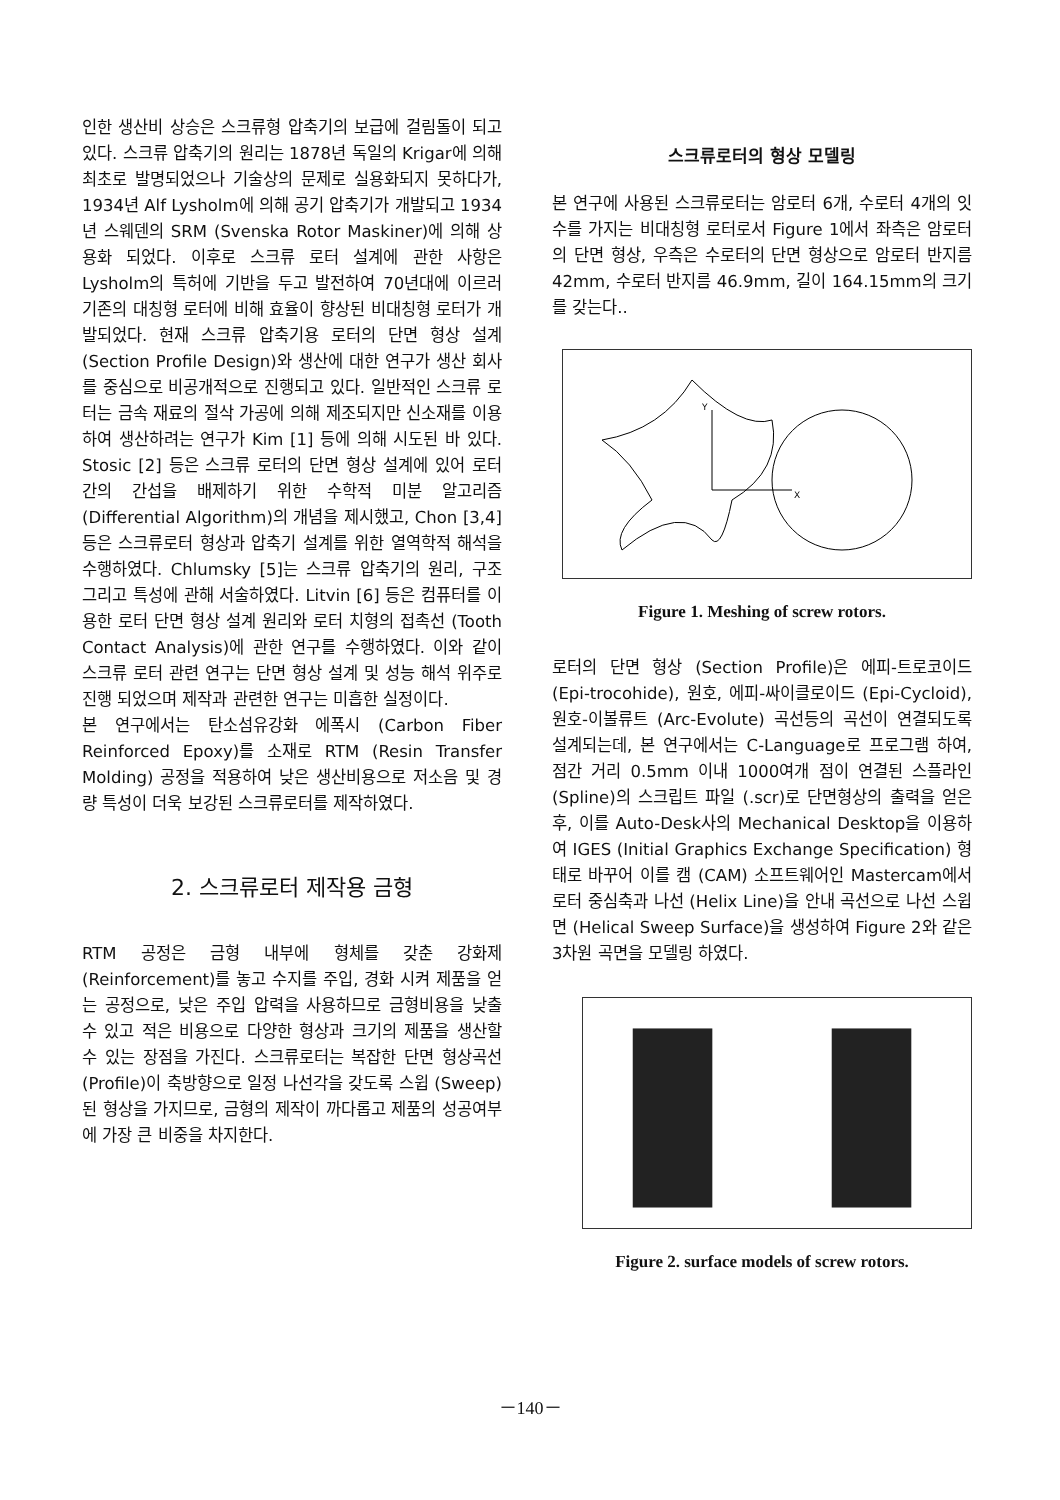인한 생산비 상승은 스크류형 압축기의 보급에 걸림돌이 되고 있다. 스크류 압축기의 원리는 1878년 독일의 Krigar에 의해 최초로 발명되었으나 기술상의 문제로 실용화되지 못하다가, 1934년 Alf Lysholm에 의해 공기 압축기가 개발되고 1934년 스웨덴의 SRM (Svenska Rotor Maskiner)에 의해 상용화 되었다. 이후로 스크류 로터 설계에 관한 사항은 Lysholm의 특허에 기반을 두고 발전하여 70년대에 이르러 기존의 대칭형 로터에 비해 효율이 향상된 비대칭형 로터가 개발되었다. 현재 스크류 압축기용 로터의 단면 형상 설계 (Section Profile Design)와 생산에 대한 연구가 생산 회사를 중심으로 비공개적으로 진행되고 있다. 일반적인 스크류 로터는 금속 재료의 절삭 가공에 의해 제조되지만 신소재를 이용하여 생산하려는 연구가 Kim [1] 등에 의해 시도된 바 있다. Stosic [2] 등은 스크류 로터의 단면 형상 설계에 있어 로터 간의 간섭을 배제하기 위한 수학적 미분 알고리즘 (Differential Algorithm)의 개념을 제시했고, Chon [3,4] 등은 스크류로터 형상과 압축기 설계를 위한 열역학적 해석을 수행하였다. Chlumsky [5]는 스크류 압축기의 원리, 구조 그리고 특성에 관해 서술하였다. Litvin [6] 등은 컴퓨터를 이용한 로터 단면 형상 설계 원리와 로터 치형의 접촉선 (Tooth Contact Analysis)에 관한 연구를 수행하였다. 이와 같이 스크류 로터 관련 연구는 단면 형상 설계 및 성능 해석 위주로 진행 되었으며 제작과 관련한 연구는 미흡한 실정이다.
본 연구에서는 탄소섬유강화 에폭시 (Carbon Fiber Reinforced Epoxy)를 소재로 RTM (Resin Transfer Molding) 공정을 적용하여 낮은 생산비용으로 저소음 및 경량 특성이 더욱 보강된 스크류로터를 제작하였다.
2. 스크류로터 제작용 금형
RTM 공정은 금형 내부에 형체를 갖춘 강화제 (Reinforcement)를 놓고 수지를 주입, 경화 시켜 제품을 얻는 공정으로, 낮은 주입 압력을 사용하므로 금형비용을 낮출 수 있고 적은 비용으로 다양한 형상과 크기의 제품을 생산할 수 있는 장점을 가진다. 스크류로터는 복잡한 단면 형상곡선 (Profile)이 축방향으로 일정 나선각을 갖도록 스윕 (Sweep) 된 형상을 가지므로, 금형의 제작이 까다롭고 제품의 성공여부에 가장 큰 비중을 차지한다.
스크류로터의 형상 모델링
본 연구에 사용된 스크류로터는 암로터 6개, 수로터 4개의 잇수를 가지는 비대칭형 로터로서 Figure 1에서 좌측은 암로터의 단면 형상, 우측은 수로터의 단면 형상으로 암로터 반지름 42mm, 수로터 반지름 46.9mm, 길이 164.15mm의 크기를 갖는다..
Y
X
Figure 1. Meshing of screw rotors.
로터의 단면 형상 (Section Profile)은 에피-트로코이드 (Epi-trocohide), 원호, 에피-싸이클로이드 (Epi-Cycloid), 원호-이볼류트 (Arc-Evolute) 곡선등의 곡선이 연결되도록 설계되는데, 본 연구에서는 C-Language로 프로그램 하여, 점간 거리 0.5mm 이내 1000여개 점이 연결된 스플라인 (Spline)의 스크립트 파일 (.scr)로 단면형상의 출력을 얻은 후, 이를 Auto-Desk사의 Mechanical Desktop을 이용하여 IGES (Initial Graphics Exchange Specification) 형태로 바꾸어 이를 캠 (CAM) 소프트웨어인 Mastercam에서 로터 중심축과 나선 (Helix Line)을 안내 곡선으로 나선 스윕면 (Helical Sweep Surface)을 생성하여 Figure 2와 같은 3차원 곡면을 모델링 하였다.
Figure 2. surface models of screw rotors.
－140－